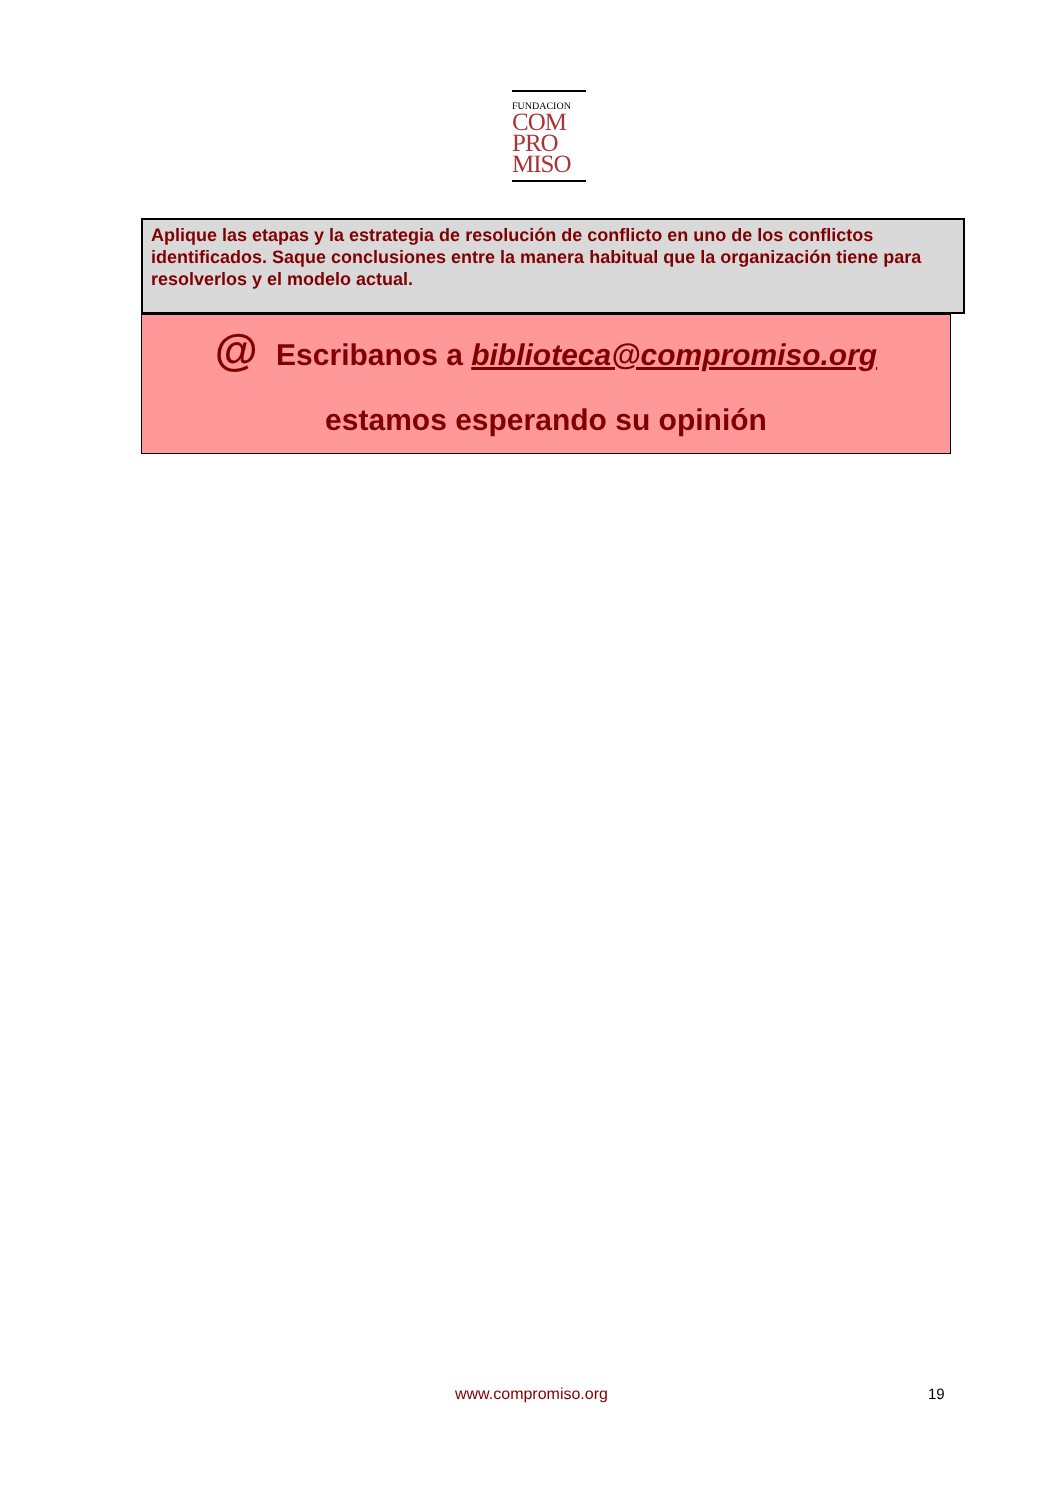FUNDACION
COM
PRO
MISO
Aplique las etapas y la estrategia de resolución de conflicto en uno de los conflictos identificados. Saque conclusiones entre la manera habitual que la organización tiene para resolverlos y el modelo actual.
@ Escribanos a biblioteca@compromiso.org
estamos esperando su opinión
www.compromiso.org 19